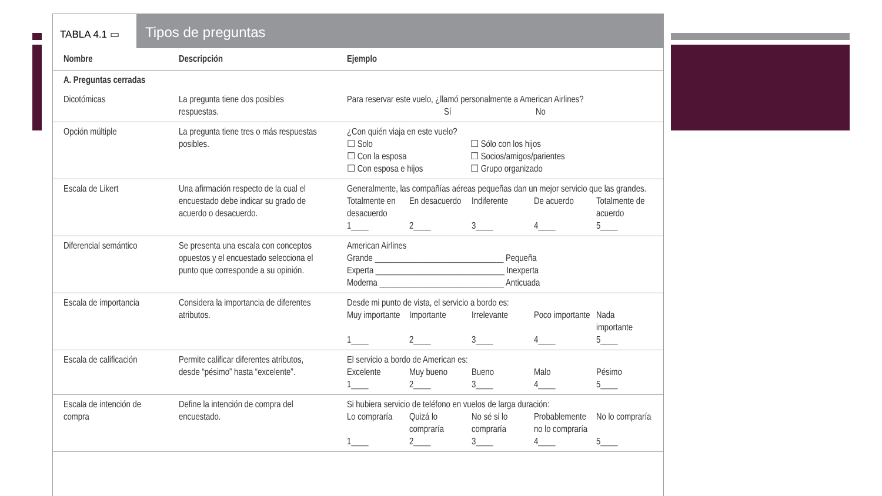TABLA 4.1 ▭
Tipos de preguntas
| Nombre | Descripción | Ejemplo |
| --- | --- | --- |
| A. Preguntas cerradas | | |
| Dicotómicas | La pregunta tiene dos posibles respuestas. | Para reservar este vuelo, ¿llamó personalmente a American Airlines? Sí No |
| Opción múltiple | La pregunta tiene tres o más respuestas posibles. | ¿Con quién viaja en este vuelo? ☐ Solo ☐ Sólo con los hijos ☐ Con la esposa ☐ Socios/amigos/parientes ☐ Con esposa e hijos ☐ Grupo organizado |
| Escala de Likert | Una afirmación respecto de la cual el encuestado debe indicar su grado de acuerdo o desacuerdo. | Generalmente, las compañías aéreas pequeñas dan un mejor servicio que las grandes. Totalmente en desacuerdo En desacuerdo Indiferente De acuerdo Totalmente de acuerdo 1____ 2____ 3____ 4____ 5____ |
| Diferencial semántico | Se presenta una escala con conceptos opuestos y el encuestado selecciona el punto que corresponde a su opinión. | American Airlines Grande ______________________________ Pequeña Experta ______________________________ Inexperta Moderna _____________________________ Anticuada |
| Escala de importancia | Considera la importancia de diferentes atributos. | Desde mi punto de vista, el servicio a bordo es: Muy importante Importante Irrelevante Poco importante Nada importante 1____ 2____ 3____ 4____ 5____ |
| Escala de calificación | Permite calificar diferentes atributos, desde “pésimo” hasta “excelente”. | El servicio a bordo de American es: Excelente Muy bueno Bueno Malo Pésimo 1____ 2____ 3____ 4____ 5____ |
| Escala de intención de compra | Define la intención de compra del encuestado. | Si hubiera servicio de teléfono en vuelos de larga duración: Lo compraría Quizá lo compraría No sé si lo compraría Probablemente no lo compraría No lo compraría 1____ 2____ 3____ 4____ 5____ |